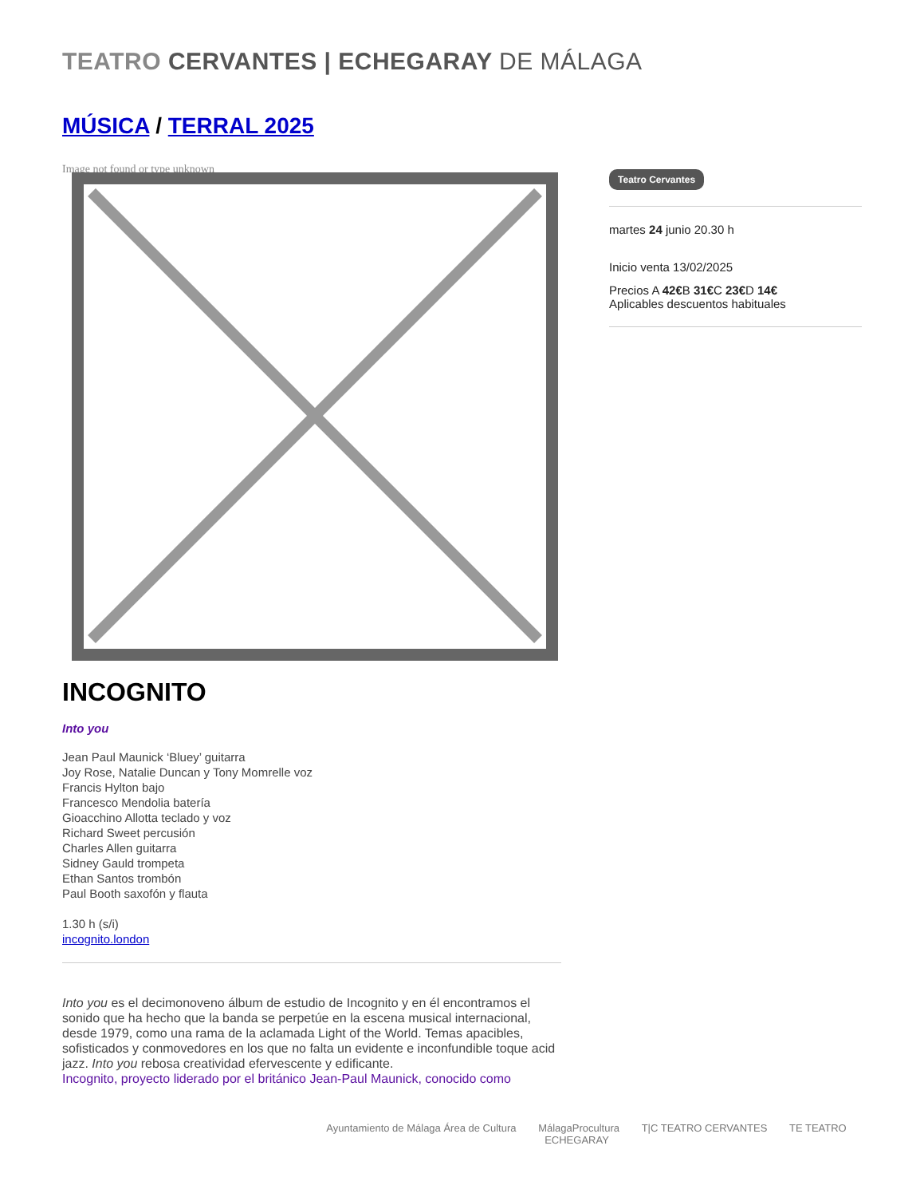TEATRO CERVANTES | ECHEGARAY DE MÁLAGA
MÚSICA / TERRAL 2025
Image not found or type unknown
INCOGNITO
Into you
Jean Paul Maunick ‘Bluey’ guitarra
Joy Rose, Natalie Duncan y Tony Momrelle voz
Francis Hylton bajo
Francesco Mendolia batería
Gioacchino Allotta teclado y voz
Richard Sweet percusión
Charles Allen guitarra
Sidney Gauld trompeta
Ethan Santos trombón
Paul Booth saxofón y flauta
1.30 h (s/i)
incognito.london
Into you es el decimonoveno álbum de estudio de Incognito y en él encontramos el sonido que ha hecho que la banda se perpetúe en la escena musical internacional, desde 1979, como una rama de la aclamada Light of the World. Temas apacibles, sofisticados y conmovedores en los que no falta un evidente e inconfundible toque acid jazz. Into you rebosa creatividad efervescente y edificante.
Incognito, proyecto liderado por el británico Jean-Paul Maunick, conocido como
Teatro Cervantes
martes 24 junio 20.30 h
Inicio venta 13/02/2025
Precios A 42€B 31€C 23€D 14€
Aplicables descuentos habituales
Ayuntamiento de Málaga Área de Cultura MálagaProcultura T|C TEATRO CERVANTES TE TEATRO ECHEGARAY